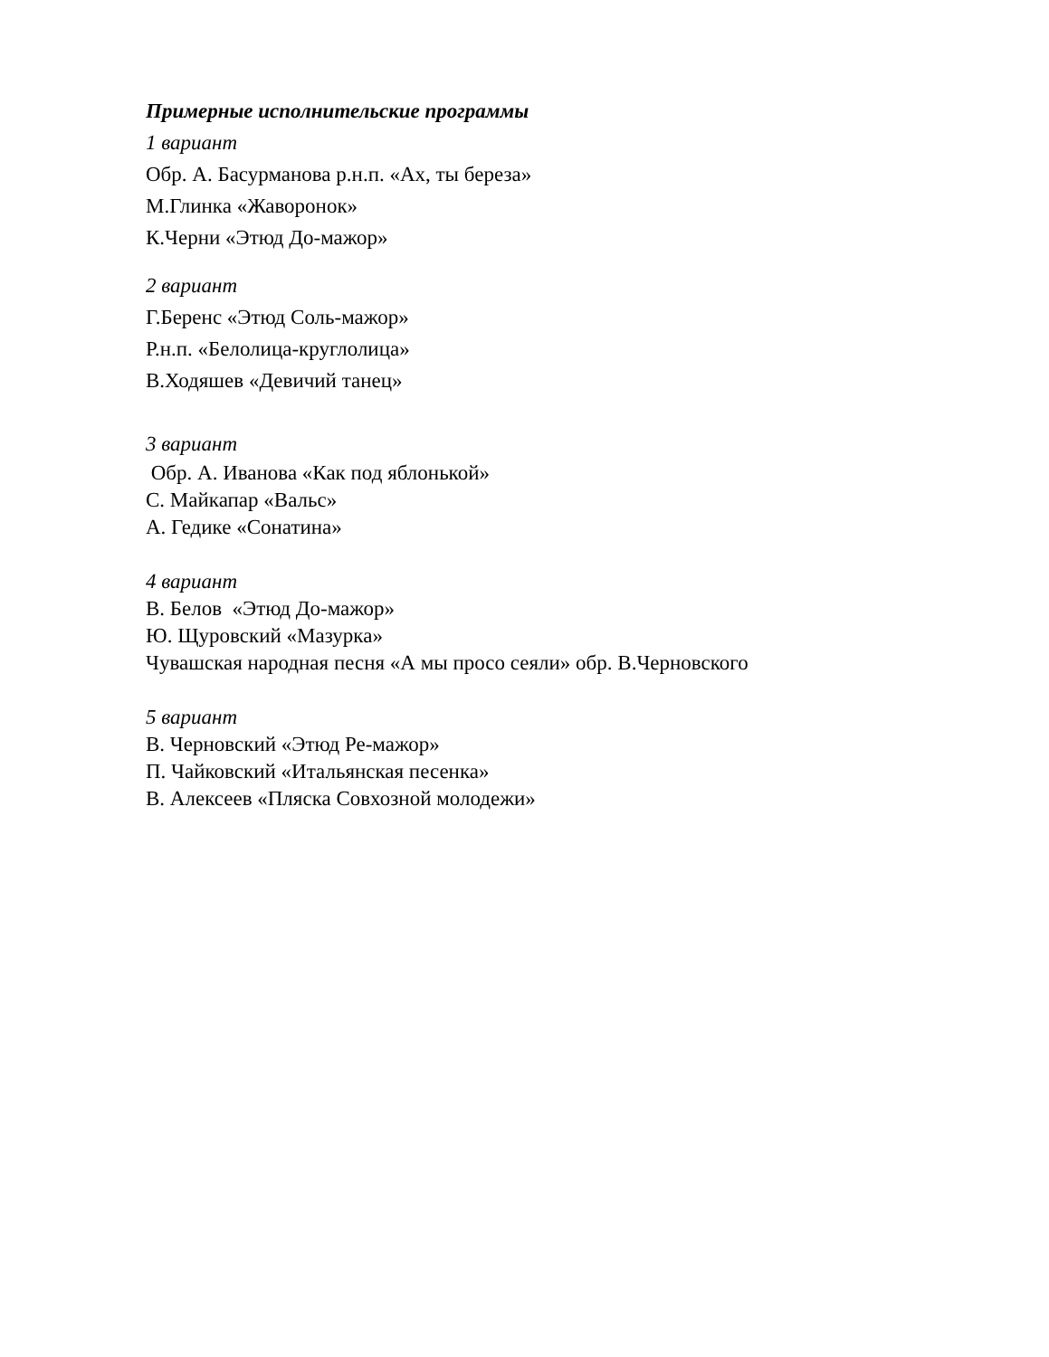Примерные исполнительские программы
1 вариант
Обр. А. Басурманова р.н.п. «Ах, ты береза»
М.Глинка «Жаворонок»
К.Черни «Этюд До-мажор»
2 вариант
Г.Беренс «Этюд Соль-мажор»
Р.н.п. «Белолица-круглолица»
В.Ходяшев «Девичий танец»
3 вариант
Обр. А. Иванова «Как под яблонькой»
С. Майкапар «Вальс»
А. Гедике «Сонатина»
4 вариант
В. Белов «Этюд До-мажор»
Ю. Щуровский «Мазурка»
Чувашская народная песня «А мы просо сеяли» обр. В.Черновского
5 вариант
В. Черновский «Этюд Ре-мажор»
П. Чайковский «Итальянская песенка»
В. Алексеев «Пляска Совхозной молодежи»